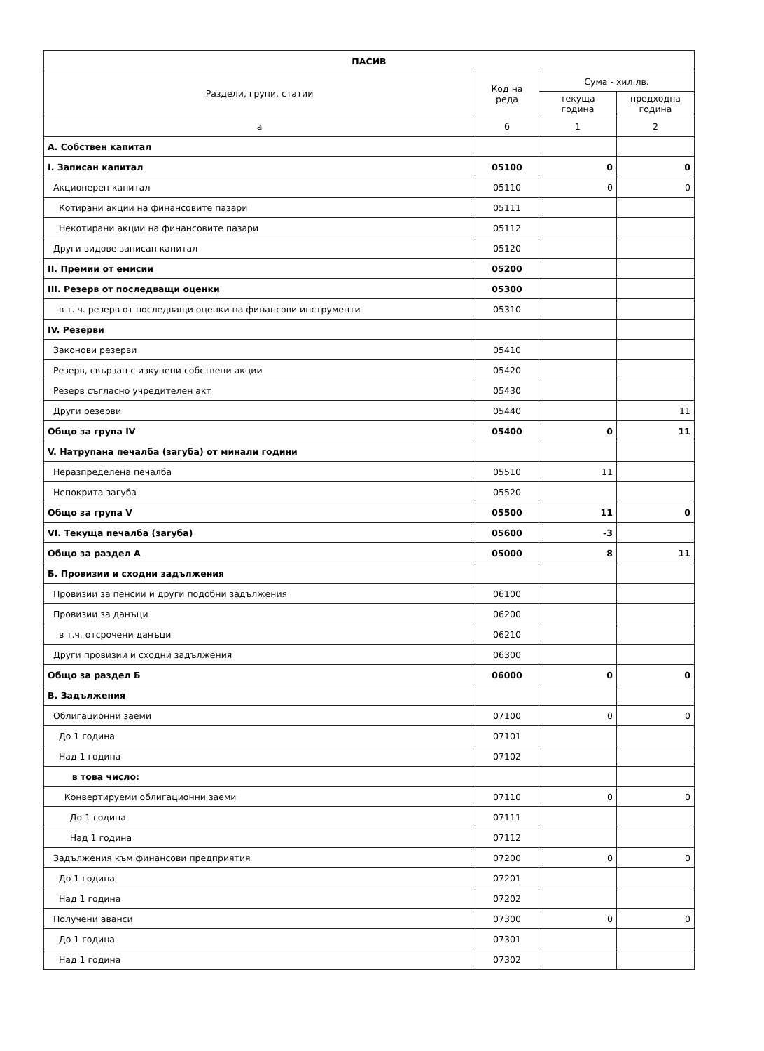| ПАСИВ | | | |
| --- | --- | --- | --- |
| Раздели, групи, статии | Код на реда | Сума - хил.лв. | |
| | | текуща година | предходна година |
| а | б | 1 | 2 |
| А. Собствен капитал | | | |
| I. Записан капитал | 05100 | 0 | 0 |
| Акционерен капитал | 05110 | 0 | 0 |
| Котирани акции на финансовите пазари | 05111 | | |
| Некотирани акции на финансовите пазари | 05112 | | |
| Други видове записан капитал | 05120 | | |
| II. Премии от емисии | 05200 | | |
| III. Резерв от последващи оценки | 05300 | | |
| в т. ч. резерв от последващи оценки на финансови инструменти | 05310 | | |
| IV. Резерви | | | |
| Законови резерви | 05410 | | |
| Резерв, свързан с изкупени собствени акции | 05420 | | |
| Резерв съгласно учредителен акт | 05430 | | |
| Други резерви | 05440 | | 11 |
| Общо за група IV | 05400 | 0 | 11 |
| V. Натрупана печалба (загуба) от минали години | | | |
| Неразпределена печалба | 05510 | 11 | |
| Непокрита загуба | 05520 | | |
| Общо за група V | 05500 | 11 | 0 |
| VI. Текуща печалба (загуба) | 05600 | -3 | |
| Общо за раздел А | 05000 | 8 | 11 |
| Б. Провизии и сходни задължения | | | |
| Провизии за пенсии и други подобни задължения | 06100 | | |
| Провизии за данъци | 06200 | | |
| в т.ч. отсрочени данъци | 06210 | | |
| Други провизии и сходни задължения | 06300 | | |
| Общо за раздел Б | 06000 | 0 | 0 |
| В. Задължения | | | |
| Облигационни заеми | 07100 | 0 | 0 |
| До 1 година | 07101 | | |
| Над 1 година | 07102 | | |
| в това число: | | | |
| Конвертируеми облигационни заеми | 07110 | 0 | 0 |
| До 1 година | 07111 | | |
| Над 1 година | 07112 | | |
| Задължения към финансови предприятия | 07200 | 0 | 0 |
| До 1 година | 07201 | | |
| Над 1 година | 07202 | | |
| Получени аванси | 07300 | 0 | 0 |
| До 1 година | 07301 | | |
| Над 1 година | 07302 | | |